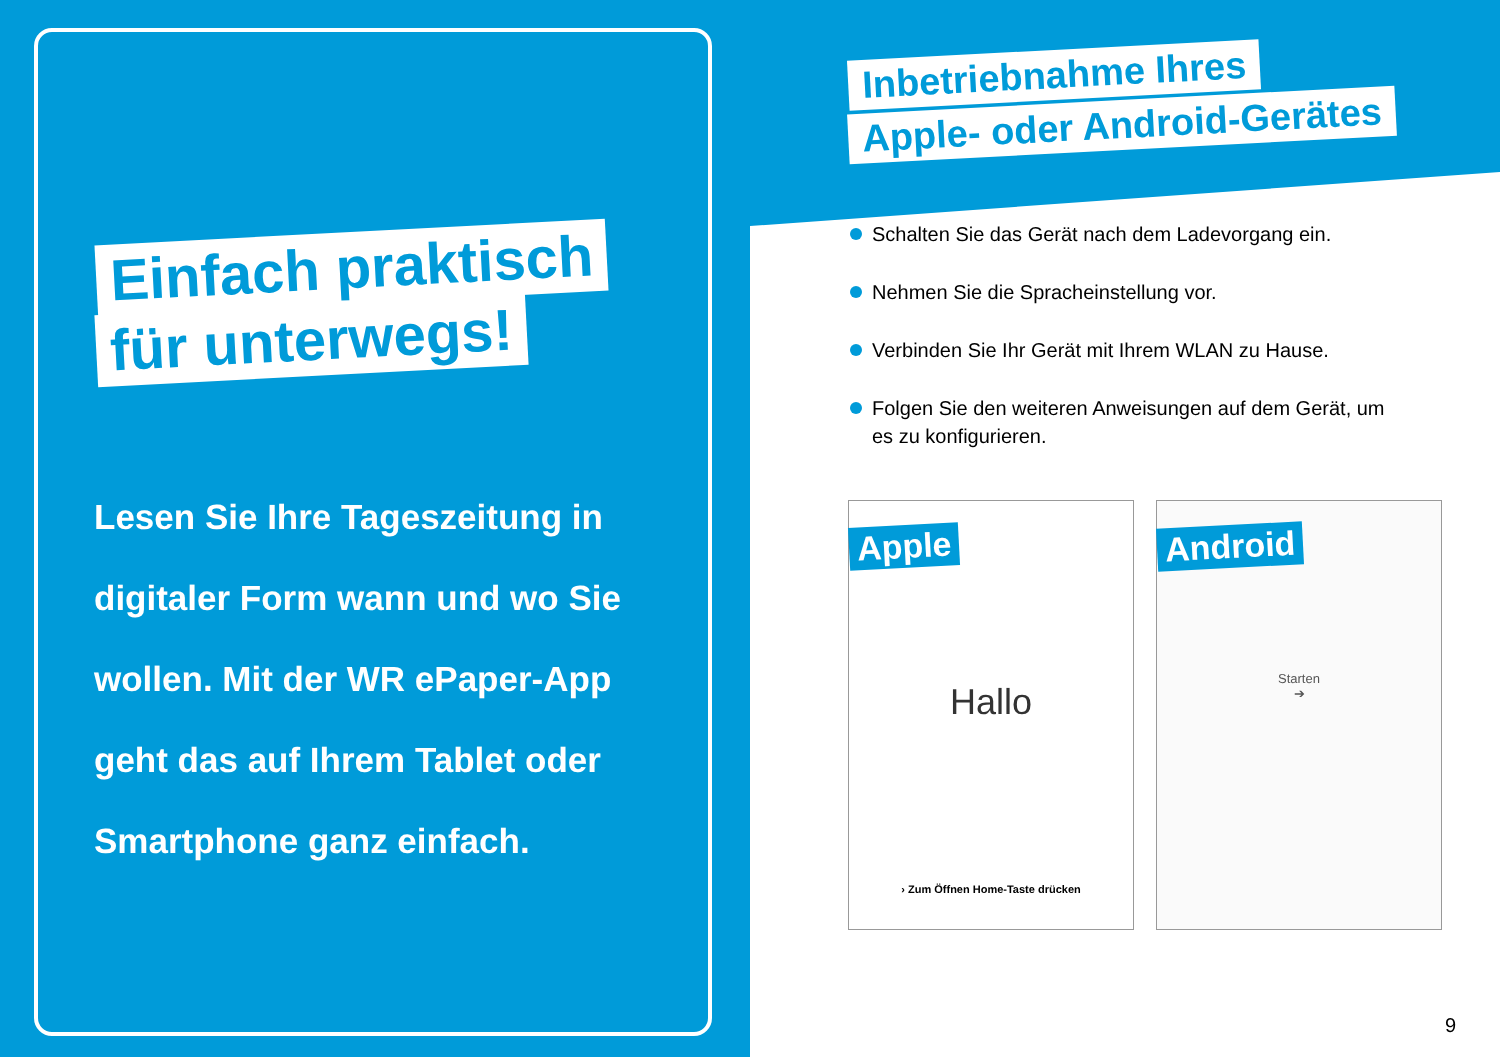Einfach praktisch
für unterwegs!
Lesen Sie Ihre Tageszeitung in digitaler Form wann und wo Sie wollen. Mit der WR ePaper-App geht das auf Ihrem Tablet oder Smartphone ganz einfach.
Inbetriebnahme Ihres
Apple- oder Android-Gerätes
Schalten Sie das Gerät nach dem Ladevorgang ein.
Nehmen Sie die Spracheinstellung vor.
Verbinden Sie Ihr Gerät mit Ihrem WLAN zu Hause.
Folgen Sie den weiteren Anweisungen auf dem Gerät, um es zu konfigurieren.
Apple
Hallo
› Zum Öffnen Home-Taste drücken
Android
Starten
➔
9